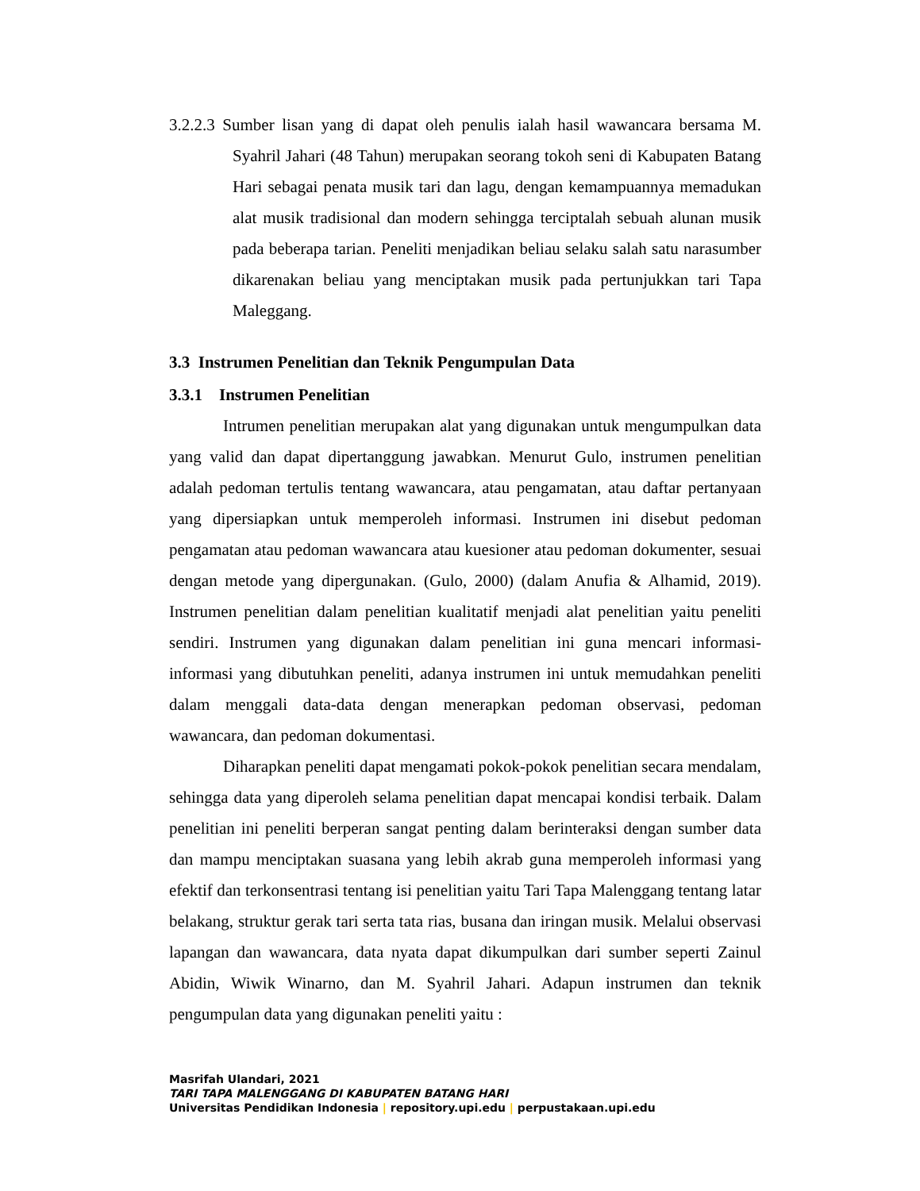3.2.2.3 Sumber lisan yang di dapat oleh penulis ialah hasil wawancara bersama M. Syahril Jahari (48 Tahun) merupakan seorang tokoh seni di Kabupaten Batang Hari sebagai penata musik tari dan lagu, dengan kemampuannya memadukan alat musik tradisional dan modern sehingga terciptalah sebuah alunan musik pada beberapa tarian. Peneliti menjadikan beliau selaku salah satu narasumber dikarenakan beliau yang menciptakan musik pada pertunjukkan tari Tapa Maleggang.
3.3 Instrumen Penelitian dan Teknik Pengumpulan Data
3.3.1 Instrumen Penelitian
Intrumen penelitian merupakan alat yang digunakan untuk mengumpulkan data yang valid dan dapat dipertanggung jawabkan. Menurut Gulo, instrumen penelitian adalah pedoman tertulis tentang wawancara, atau pengamatan, atau daftar pertanyaan yang dipersiapkan untuk memperoleh informasi. Instrumen ini disebut pedoman pengamatan atau pedoman wawancara atau kuesioner atau pedoman dokumenter, sesuai dengan metode yang dipergunakan. (Gulo, 2000) (dalam Anufia & Alhamid, 2019). Instrumen penelitian dalam penelitian kualitatif menjadi alat penelitian yaitu peneliti sendiri. Instrumen yang digunakan dalam penelitian ini guna mencari informasi-informasi yang dibutuhkan peneliti, adanya instrumen ini untuk memudahkan peneliti dalam menggali data-data dengan menerapkan pedoman observasi, pedoman wawancara, dan pedoman dokumentasi.
Diharapkan peneliti dapat mengamati pokok-pokok penelitian secara mendalam, sehingga data yang diperoleh selama penelitian dapat mencapai kondisi terbaik. Dalam penelitian ini peneliti berperan sangat penting dalam berinteraksi dengan sumber data dan mampu menciptakan suasana yang lebih akrab guna memperoleh informasi yang efektif dan terkonsentrasi tentang isi penelitian yaitu Tari Tapa Malenggang tentang latar belakang, struktur gerak tari serta tata rias, busana dan iringan musik. Melalui observasi lapangan dan wawancara, data nyata dapat dikumpulkan dari sumber seperti Zainul Abidin, Wiwik Winarno, dan M. Syahril Jahari. Adapun instrumen dan teknik pengumpulan data yang digunakan peneliti yaitu :
Masrifah Ulandari, 2021
TARI TAPA MALENGGANG DI KABUPATEN BATANG HARI
Universitas Pendidikan Indonesia | repository.upi.edu | perpustakaan.upi.edu